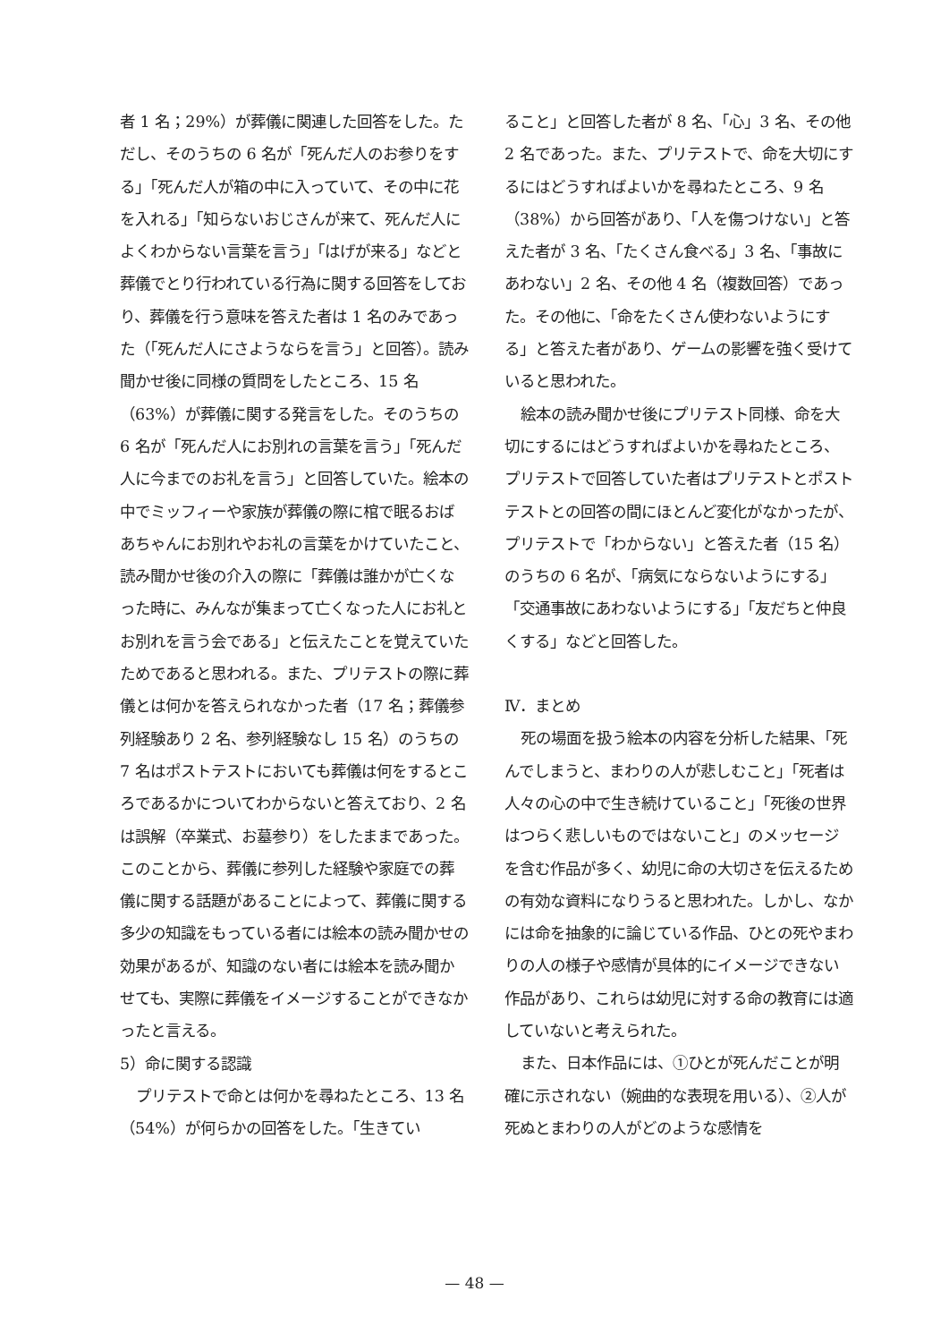者 1 名；29%）が葬儀に関連した回答をした。ただし、そのうちの 6 名が「死んだ人のお参りをする」「死んだ人が箱の中に入っていて、その中に花を入れる」「知らないおじさんが来て、死んだ人によくわからない言葉を言う」「はげが来る」などと葬儀でとり行われている行為に関する回答をしており、葬儀を行う意味を答えた者は 1 名のみであった（「死んだ人にさようならを言う」と回答）。読み聞かせ後に同様の質問をしたところ、15 名（63%）が葬儀に関する発言をした。そのうちの 6 名が「死んだ人にお別れの言葉を言う」「死んだ人に今までのお礼を言う」と回答していた。絵本の中でミッフィーや家族が葬儀の際に棺で眠るおばあちゃんにお別れやお礼の言葉をかけていたこと、読み聞かせ後の介入の際に「葬儀は誰かが亡くなった時に、みんなが集まって亡くなった人にお礼とお別れを言う会である」と伝えたことを覚えていたためであると思われる。また、プリテストの際に葬儀とは何かを答えられなかった者（17 名；葬儀参列経験あり 2 名、参列経験なし 15 名）のうちの 7 名はポストテストにおいても葬儀は何をするところであるかについてわからないと答えており、2 名は誤解（卒業式、お墓参り）をしたままであった。このことから、葬儀に参列した経験や家庭での葬儀に関する話題があることによって、葬儀に関する多少の知識をもっている者には絵本の読み聞かせの効果があるが、知識のない者には絵本を読み聞かせても、実際に葬儀をイメージすることができなかったと言える。
5）命に関する認識
プリテストで命とは何かを尋ねたところ、13 名（54%）が何らかの回答をした。「生きてい
ること」と回答した者が 8 名、「心」3 名、その他 2 名であった。また、プリテストで、命を大切にするにはどうすればよいかを尋ねたところ、9 名（38%）から回答があり、「人を傷つけない」と答えた者が 3 名、「たくさん食べる」3 名、「事故にあわない」2 名、その他 4 名（複数回答）であった。その他に、「命をたくさん使わないようにする」と答えた者があり、ゲームの影響を強く受けていると思われた。
絵本の読み聞かせ後にプリテスト同様、命を大切にするにはどうすればよいかを尋ねたところ、プリテストで回答していた者はプリテストとポストテストとの回答の間にほとんど変化がなかったが、プリテストで「わからない」と答えた者（15 名）のうちの 6 名が、「病気にならないようにする」「交通事故にあわないようにする」「友だちと仲良くする」などと回答した。
Ⅳ．まとめ
死の場面を扱う絵本の内容を分析した結果、「死んでしまうと、まわりの人が悲しむこと」「死者は人々の心の中で生き続けていること」「死後の世界はつらく悲しいものではないこと」のメッセージを含む作品が多く、幼児に命の大切さを伝えるための有効な資料になりうると思われた。しかし、なかには命を抽象的に論じている作品、ひとの死やまわりの人の様子や感情が具体的にイメージできない作品があり、これらは幼児に対する命の教育には適していないと考えられた。
また、日本作品には、①ひとが死んだことが明確に示されない（婉曲的な表現を用いる）、②人が死ぬとまわりの人がどのような感情を
— 48 —